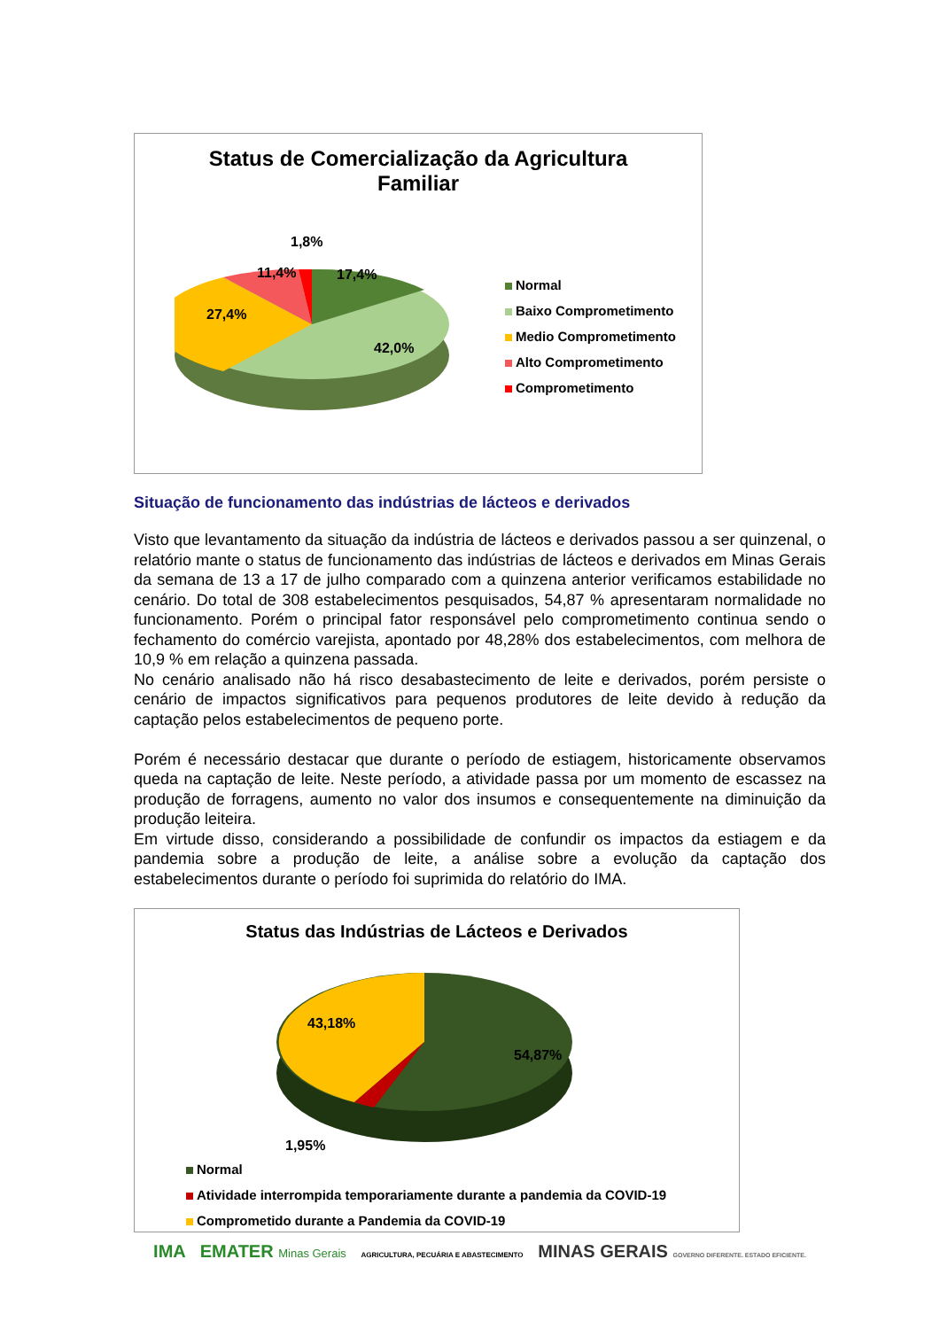Status de Comercialização da Agricultura
Familiar
1,8%
11,4% 17,4%
27,4%
42,0%
Normal
Baixo Comprometimento
Medio Comprometimento
Alto Comprometimento
Comprometimento
Situação de funcionamento das indústrias de lácteos e derivados
Visto que levantamento da situação da indústria de lácteos e derivados passou a ser quinzenal, o relatório mante o status de funcionamento das indústrias de lácteos e derivados em Minas Gerais da semana de 13 a 17 de julho comparado com a quinzena anterior verificamos estabilidade no cenário. Do total de 308 estabelecimentos pesquisados, 54,87 % apresentaram normalidade no funcionamento. Porém o principal fator responsável pelo comprometimento continua sendo o fechamento do comércio varejista, apontado por 48,28% dos estabelecimentos, com melhora de 10,9 % em relação a quinzena passada.
No cenário analisado não há risco desabastecimento de leite e derivados, porém persiste o cenário de impactos significativos para pequenos produtores de leite devido à redução da captação pelos estabelecimentos de pequeno porte.
Porém é necessário destacar que durante o período de estiagem, historicamente observamos queda na captação de leite. Neste período, a atividade passa por um momento de escassez na produção de forragens, aumento no valor dos insumos e consequentemente na diminuição da produção leiteira.
Em virtude disso, considerando a possibilidade de confundir os impactos da estiagem e da pandemia sobre a produção de leite, a análise sobre a evolução da captação dos estabelecimentos durante o período foi suprimida do relatório do IMA.
Status das Indústrias de Lácteos e Derivados
43,18%
54,87%
1,95%
Normal
Atividade interrompida temporariamente durante a pandemia da COVID-19
Comprometido durante a Pandemia da COVID-19
IMA EMATER Minas Gerais AGRICULTURA, PECUÁRIA E ABASTECIMENTO MINAS GERAIS GOVERNO DIFERENTE. ESTADO EFICIENTE.